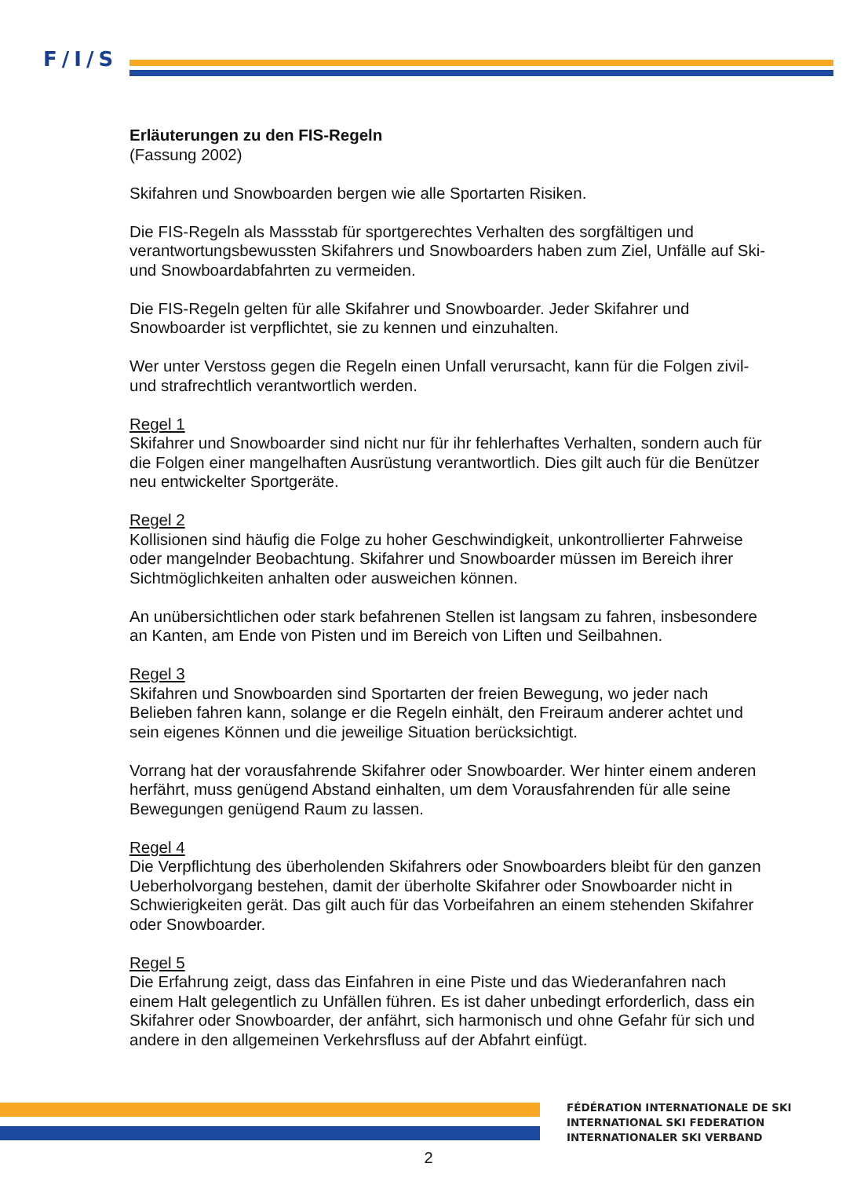F/I/S
Erläuterungen zu den FIS-Regeln
(Fassung 2002)
Skifahren und Snowboarden bergen wie alle Sportarten Risiken.
Die FIS-Regeln als Massstab für sportgerechtes Verhalten des sorgfältigen und verantwortungsbewussten Skifahrers und Snowboarders haben zum Ziel, Unfälle auf Ski- und Snowboardabfahrten zu vermeiden.
Die FIS-Regeln gelten für alle Skifahrer und Snowboarder. Jeder Skifahrer und Snowboarder ist verpflichtet, sie zu kennen und einzuhalten.
Wer unter Verstoss gegen die Regeln einen Unfall verursacht, kann für die Folgen zivil- und strafrechtlich verantwortlich werden.
Regel 1
Skifahrer und Snowboarder sind nicht nur für ihr fehlerhaftes Verhalten, sondern auch für die Folgen einer mangelhaften Ausrüstung verantwortlich. Dies gilt auch für die Benützer neu entwickelter Sportgeräte.
Regel 2
Kollisionen sind häufig die Folge zu hoher Geschwindigkeit, unkontrollierter Fahrweise oder mangelnder Beobachtung. Skifahrer und Snowboarder müssen im Bereich ihrer Sichtmöglichkeiten anhalten oder ausweichen können.
An unübersichtlichen oder stark befahrenen Stellen ist langsam zu fahren, insbesondere an Kanten, am Ende von Pisten und im Bereich von Liften und Seilbahnen.
Regel 3
Skifahren und Snowboarden sind Sportarten der freien Bewegung, wo jeder nach Belieben fahren kann, solange er die Regeln einhält, den Freiraum anderer achtet und sein eigenes Können und die jeweilige Situation berücksichtigt.
Vorrang hat der vorausfahrende Skifahrer oder Snowboarder. Wer hinter einem anderen herfährt, muss genügend Abstand einhalten, um dem Vorausfahrenden für alle seine Bewegungen genügend Raum zu lassen.
Regel 4
Die Verpflichtung des überholenden Skifahrers oder Snowboarders bleibt für den ganzen Ueberholvorgang bestehen, damit der überholte Skifahrer oder Snowboarder nicht in Schwierigkeiten gerät. Das gilt auch für das Vorbeifahren an einem stehenden Skifahrer oder Snowboarder.
Regel 5
Die Erfahrung zeigt, dass das Einfahren in eine Piste und das Wiederanfahren nach einem Halt gelegentlich zu Unfällen führen. Es ist daher unbedingt erforderlich, dass ein Skifahrer oder Snowboarder, der anfährt, sich harmonisch und ohne Gefahr für sich und andere in den allgemeinen Verkehrsfluss auf der Abfahrt einfügt.
FÉDÉRATION INTERNATIONALE DE SKI
INTERNATIONAL SKI FEDERATION
INTERNATIONALER SKI VERBAND
2